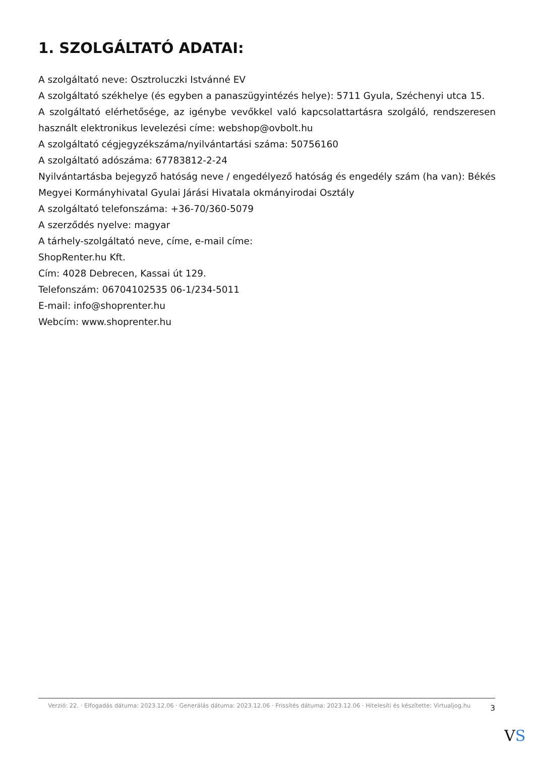1. SZOLGÁLTATÓ ADATAI:
A szolgáltató neve: Osztroluczki Istvánné EV
A szolgáltató székhelye (és egyben a panaszügyintézés helye): 5711 Gyula, Széchenyi utca 15.
A szolgáltató elérhetősége, az igénybe vevőkkel való kapcsolattartásra szolgáló, rendszeresen használt elektronikus levelezési címe: webshop@ovbolt.hu
A szolgáltató cégjegyzékszáma/nyilvántartási száma: 50756160
A szolgáltató adószáma: 67783812-2-24
Nyilvántartásba bejegyző hatóság neve / engedélyező hatóság és engedély szám (ha van): Békés Megyei Kormányhivatal Gyulai Járási Hivatala okmányirodai Osztály
A szolgáltató telefonszáma: +36-70/360-5079
A szerződés nyelve: magyar
A tárhely-szolgáltató neve, címe, e-mail címe:
ShopRenter.hu Kft.
Cím: 4028 Debrecen, Kassai út 129.
Telefonszám: 06704102535 06-1/234-5011
E-mail: info@shoprenter.hu
Webcím: www.shoprenter.hu
Verzió: 22. · Elfogadás dátuma: 2023.12.06 · Generálás dátuma: 2023.12.06 · Frissítés dátuma: 2023.12.06 · Hitelesíti és készítette: Virtualjog.hu
3
VS